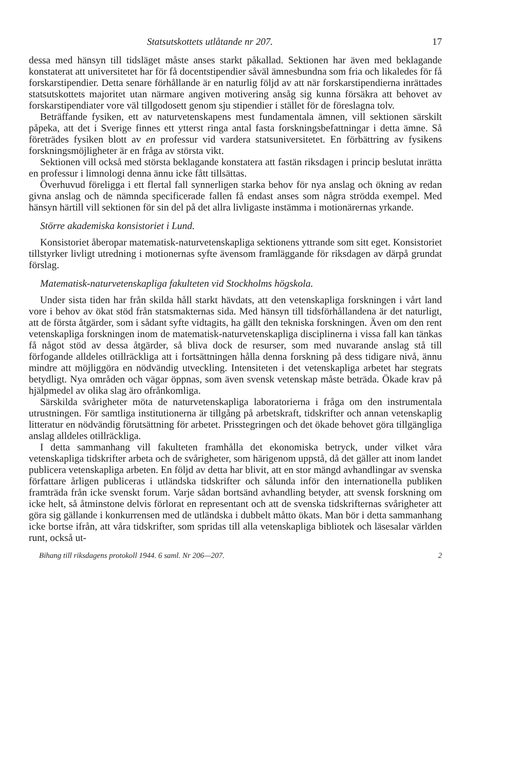Statsutskottets utlåtande nr 207. 17
dessa med hänsyn till tidsläget måste anses starkt påkallad. Sektionen har även med beklagande konstaterat att universitetet har för få docentstipendier såväl ämnesbundna som fria och likaledes för få forskarstipendier. Detta senare förhållande är en naturlig följd av att när forskarstipendierna inrättades statsutskottets majoritet utan närmare angiven motivering ansåg sig kunna försäkra att behovet av forskarstipendiater vore väl tillgodosett genom sju stipendier i stället för de föreslagna tolv.
Beträffande fysiken, ett av naturvetenskapens mest fundamentala ämnen, vill sektionen särskilt påpeka, att det i Sverige finnes ett ytterst ringa antal fasta forskningsbefattningar i detta ämne. Så företrädes fysiken blott av en professur vid vardera statsuniversitetet. En förbättring av fysikens forskningsmöjligheter är en fråga av största vikt.
Sektionen vill också med största beklagande konstatera att fastän riksdagen i princip beslutat inrätta en professur i limnologi denna ännu icke fått tillsättas.
Överhuvud föreligga i ett flertal fall synnerligen starka behov för nya anslag och ökning av redan givna anslag och de nämnda specificerade fallen få endast anses som några strödda exempel. Med hänsyn härtill vill sektionen för sin del på det allra livligaste instämma i motionärernas yrkande.
Större akademiska konsistoriet i Lund.
Konsistoriet åberopar matematisk-naturvetenskapliga sektionens yttrande som sitt eget. Konsistoriet tillstyrker livligt utredning i motionernas syfte ävensom framläggande för riksdagen av därpå grundat förslag.
Matematisk-naturvetenskapliga fakulteten vid Stockholms högskola.
Under sista tiden har från skilda håll starkt hävdats, att den vetenskapliga forskningen i vårt land vore i behov av ökat stöd från statsmakternas sida. Med hänsyn till tidsförhållandena är det naturligt, att de första åtgärder, som i sådant syfte vidtagits, ha gällt den tekniska forskningen. Även om den rent vetenskapliga forskningen inom de matematisk-naturvetenskapliga disciplinerna i vissa fall kan tänkas få något stöd av dessa åtgärder, så bliva dock de resurser, som med nuvarande anslag stå till förfogande alldeles otillräckliga att i fortsättningen hålla denna forskning på dess tidigare nivå, ännu mindre att möjliggöra en nödvändig utveckling. Intensiteten i det vetenskapliga arbetet har stegrats betydligt. Nya områden och vägar öppnas, som även svensk vetenskap måste beträda. Ökade krav på hjälpmedel av olika slag äro ofrånkomliga.
Särskilda svårigheter möta de naturvetenskapliga laboratorierna i fråga om den instrumentala utrustningen. För samtliga institutionerna är tillgång på arbetskraft, tidskrifter och annan vetenskaplig litteratur en nödvändig förutsättning för arbetet. Prisstegringen och det ökade behovet göra tillgängliga anslag alldeles otillräckliga.
I detta sammanhang vill fakulteten framhålla det ekonomiska betryck, under vilket våra vetenskapliga tidskrifter arbeta och de svårigheter, som härigenom uppstå, då det gäller att inom landet publicera vetenskapliga arbeten. En följd av detta har blivit, att en stor mängd avhandlingar av svenska författare årligen publiceras i utländska tidskrifter och sålunda inför den internationella publiken framträda från icke svenskt forum. Varje sådan bortsänd avhandling betyder, att svensk forskning om icke helt, så åtminstone delvis förlorat en representant och att de svenska tidskrifternas svårigheter att göra sig gällande i konkurrensen med de utländska i dubbelt måtto ökats. Man bör i detta sammanhang icke bortse ifrån, att våra tidskrifter, som spridas till alla vetenskapliga bibliotek och läsesalar världen runt, också ut-
Bihang till riksdagens protokoll 1944. 6 saml. Nr 206—207. 2